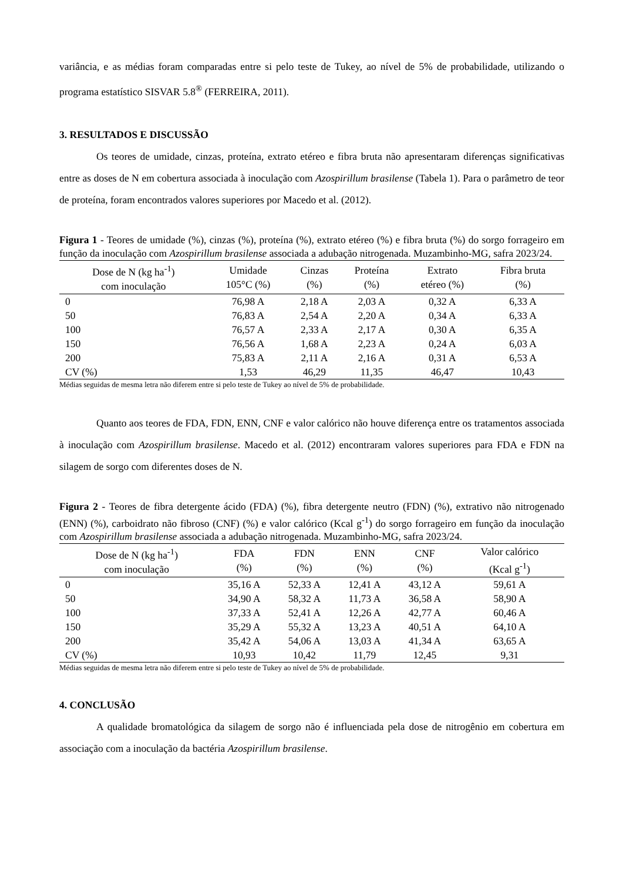variância, e as médias foram comparadas entre si pelo teste de Tukey, ao nível de 5% de probabilidade, utilizando o programa estatístico SISVAR 5.8<sup>®</sup> (FERREIRA, 2011).
3. RESULTADOS E DISCUSSÃO
Os teores de umidade, cinzas, proteína, extrato etéreo e fibra bruta não apresentaram diferenças significativas entre as doses de N em cobertura associada à inoculação com Azospirillum brasilense (Tabela 1). Para o parâmetro de teor de proteína, foram encontrados valores superiores por Macedo et al. (2012).
Figura 1 - Teores de umidade (%), cinzas (%), proteína (%), extrato etéreo (%) e fibra bruta (%) do sorgo forrageiro em função da inoculação com Azospirillum brasilense associada a adubação nitrogenada. Muzambinho-MG, safra 2023/24.
| Dose de N (kg ha<sup>-1</sup>) com inoculação | Umidade 105°C (%) | Cinzas (%) | Proteína (%) | Extrato etéreo (%) | Fibra bruta (%) |
| --- | --- | --- | --- | --- | --- |
| 0 | 76,98 A | 2,18 A | 2,03 A | 0,32 A | 6,33 A |
| 50 | 76,83 A | 2,54 A | 2,20 A | 0,34 A | 6,33 A |
| 100 | 76,57 A | 2,33 A | 2,17 A | 0,30 A | 6,35 A |
| 150 | 76,56 A | 1,68 A | 2,23 A | 0,24 A | 6,03 A |
| 200 | 75,83 A | 2,11 A | 2,16 A | 0,31 A | 6,53 A |
| CV (%) | 1,53 | 46,29 | 11,35 | 46,47 | 10,43 |
Médias seguidas de mesma letra não diferem entre si pelo teste de Tukey ao nível de 5% de probabilidade.
Quanto aos teores de FDA, FDN, ENN, CNF e valor calórico não houve diferença entre os tratamentos associada à inoculação com Azospirillum brasilense. Macedo et al. (2012) encontraram valores superiores para FDA e FDN na silagem de sorgo com diferentes doses de N.
Figura 2 - Teores de fibra detergente ácido (FDA) (%), fibra detergente neutro (FDN) (%), extrativo não nitrogenado (ENN) (%), carboidrato não fibroso (CNF) (%) e valor calórico (Kcal g<sup>-1</sup>) do sorgo forrageiro em função da inoculação com Azospirillum brasilense associada a adubação nitrogenada. Muzambinho-MG, safra 2023/24.
| Dose de N (kg ha<sup>-1</sup>) com inoculação | FDA (%) | FDN (%) | ENN (%) | CNF (%) | Valor calórico (Kcal g<sup>-1</sup>) |
| --- | --- | --- | --- | --- | --- |
| 0 | 35,16 A | 52,33 A | 12,41 A | 43,12 A | 59,61 A |
| 50 | 34,90 A | 58,32 A | 11,73 A | 36,58 A | 58,90 A |
| 100 | 37,33 A | 52,41 A | 12,26 A | 42,77 A | 60,46 A |
| 150 | 35,29 A | 55,32 A | 13,23 A | 40,51 A | 64,10 A |
| 200 | 35,42 A | 54,06 A | 13,03 A | 41,34 A | 63,65 A |
| CV (%) | 10,93 | 10,42 | 11,79 | 12,45 | 9,31 |
Médias seguidas de mesma letra não diferem entre si pelo teste de Tukey ao nível de 5% de probabilidade.
4. CONCLUSÃO
A qualidade bromatológica da silagem de sorgo não é influenciada pela dose de nitrogênio em cobertura em associação com a inoculação da bactéria Azospirillum brasilense.